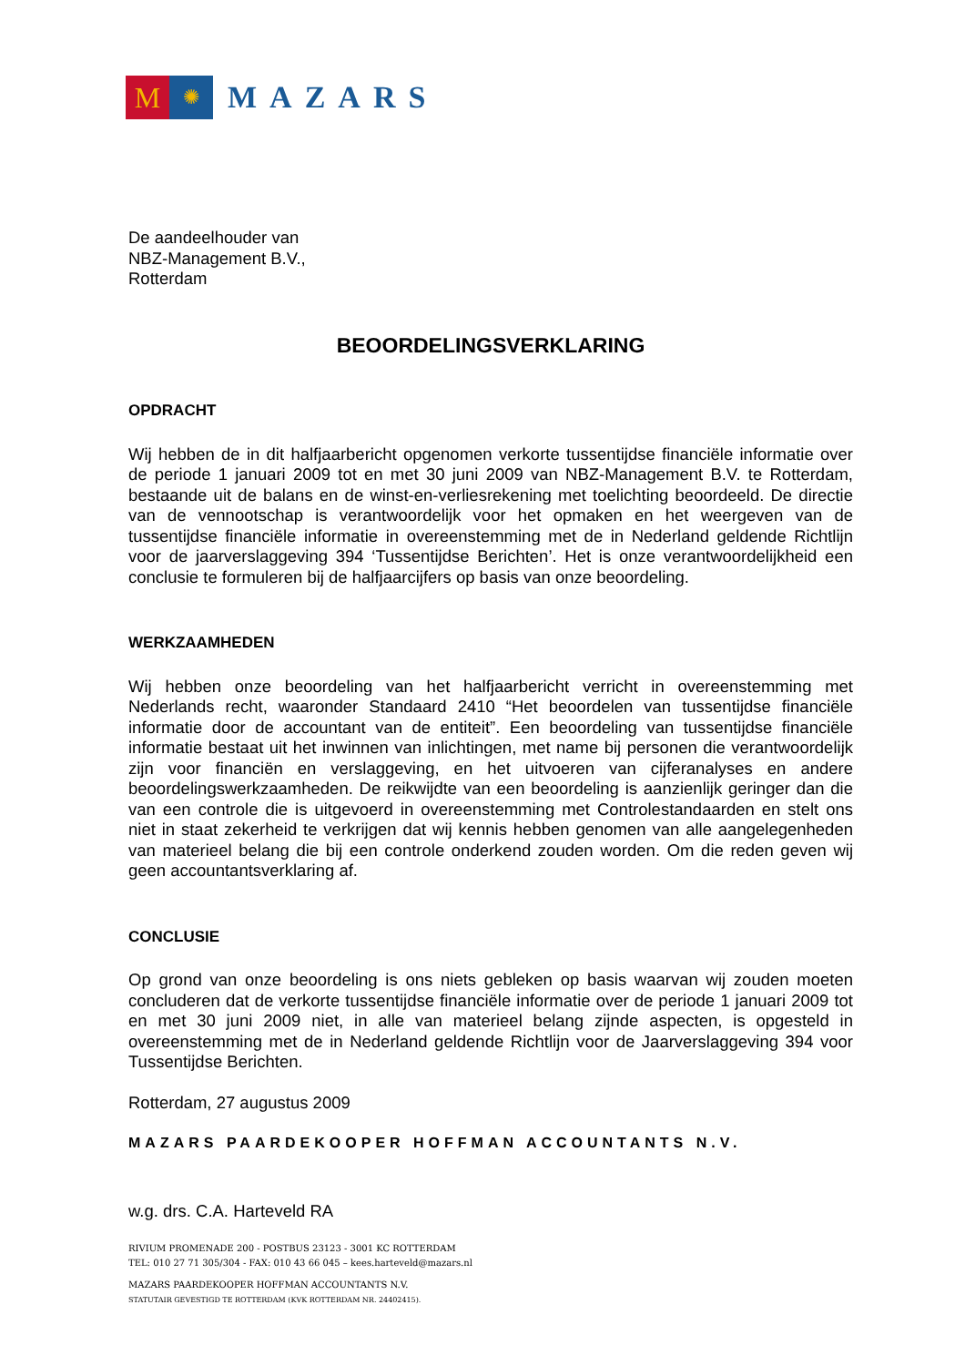M
✺
MAZARS
De aandeelhouder van
NBZ-Management B.V.,
Rotterdam
BEOORDELINGSVERKLARING
OPDRACHT
Wij hebben de in dit halfjaarbericht opgenomen verkorte tussentijdse financiële informatie over de periode 1 januari 2009 tot en met 30 juni 2009 van NBZ-Management B.V. te Rotterdam, bestaande uit de balans en de winst-en-verliesrekening met toelichting beoordeeld. De directie van de vennootschap is verantwoordelijk voor het opmaken en het weergeven van de tussentijdse financiële informatie in overeenstemming met de in Nederland geldende Richtlijn voor de jaarverslaggeving 394 ‘Tussentijdse Berichten’. Het is onze verantwoordelijkheid een conclusie te formuleren bij de halfjaarcijfers op basis van onze beoordeling.
WERKZAAMHEDEN
Wij hebben onze beoordeling van het halfjaarbericht verricht in overeenstemming met Nederlands recht, waaronder Standaard 2410 “Het beoordelen van tussentijdse financiële informatie door de accountant van de entiteit”. Een beoordeling van tussentijdse financiële informatie bestaat uit het inwinnen van inlichtingen, met name bij personen die verantwoordelijk zijn voor financiën en verslaggeving, en het uitvoeren van cijferanalyses en andere beoordelingswerkzaamheden. De reikwijdte van een beoordeling is aanzienlijk geringer dan die van een controle die is uitgevoerd in overeenstemming met Controlestandaarden en stelt ons niet in staat zekerheid te verkrijgen dat wij kennis hebben genomen van alle aangelegenheden van materieel belang die bij een controle onderkend zouden worden. Om die reden geven wij geen accountantsverklaring af.
CONCLUSIE
Op grond van onze beoordeling is ons niets gebleken op basis waarvan wij zouden moeten concluderen dat de verkorte tussentijdse financiële informatie over de periode 1 januari 2009 tot en met 30 juni 2009 niet, in alle van materieel belang zijnde aspecten, is opgesteld in overeenstemming met de in Nederland geldende Richtlijn voor de Jaarverslaggeving 394 voor Tussentijdse Berichten.
Rotterdam, 27 augustus 2009
MAZARS PAARDEKOOPER HOFFMAN ACCOUNTANTS N.V.
w.g. drs. C.A. Harteveld RA
RIVIUM PROMENADE 200 - POSTBUS 23123 - 3001 KC ROTTERDAM
TEL: 010 27 71 305/304 - FAX: 010 43 66 045 – kees.harteveld@mazars.nl
MAZARS PAARDEKOOPER HOFFMAN ACCOUNTANTS N.V.
STATUTAIR GEVESTIGD TE ROTTERDAM (KVK ROTTERDAM NR. 24402415).